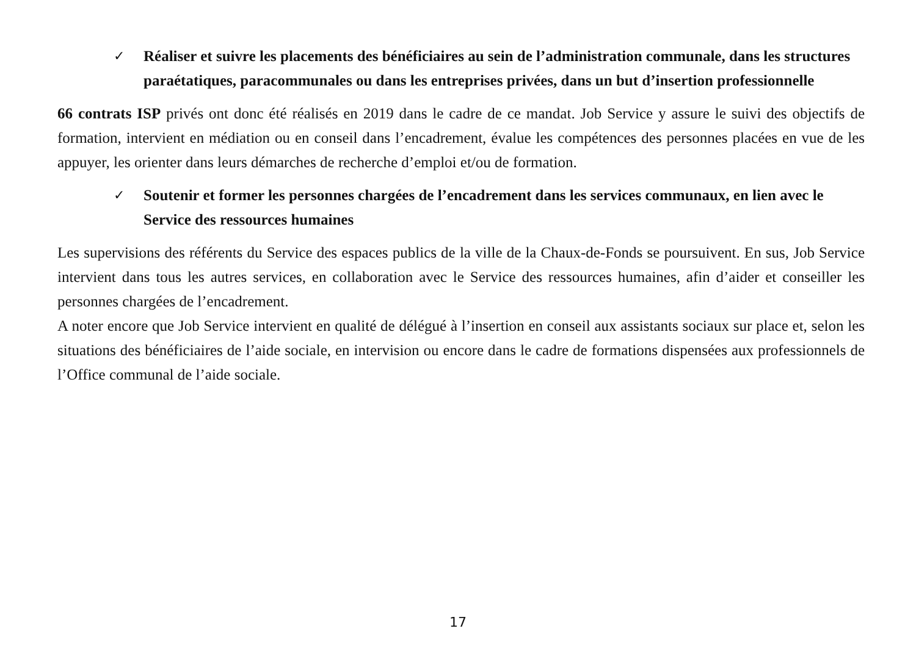✓ Réaliser et suivre les placements des bénéficiaires au sein de l’administration communale, dans les structures paraétatiques, paracommunales ou dans les entreprises privées, dans un but d’insertion professionnelle
66 contrats ISP privés ont donc été réalisés en 2019 dans le cadre de ce mandat. Job Service y assure le suivi des objectifs de formation, intervient en médiation ou en conseil dans l’encadrement, évalue les compétences des personnes placées en vue de les appuyer, les orienter dans leurs démarches de recherche d’emploi et/ou de formation.
✓ Soutenir et former les personnes chargées de l’encadrement dans les services communaux, en lien avec le Service des ressources humaines
Les supervisions des référents du Service des espaces publics de la ville de la Chaux-de-Fonds se poursuivent. En sus, Job Service intervient dans tous les autres services, en collaboration avec le Service des ressources humaines, afin d’aider et conseiller les personnes chargées de l’encadrement.
A noter encore que Job Service intervient en qualité de délégué à l’insertion en conseil aux assistants sociaux sur place et, selon les situations des bénéficiaires de l’aide sociale, en intervision ou encore dans le cadre de formations dispensées aux professionnels de l’Office communal de l’aide sociale.
17